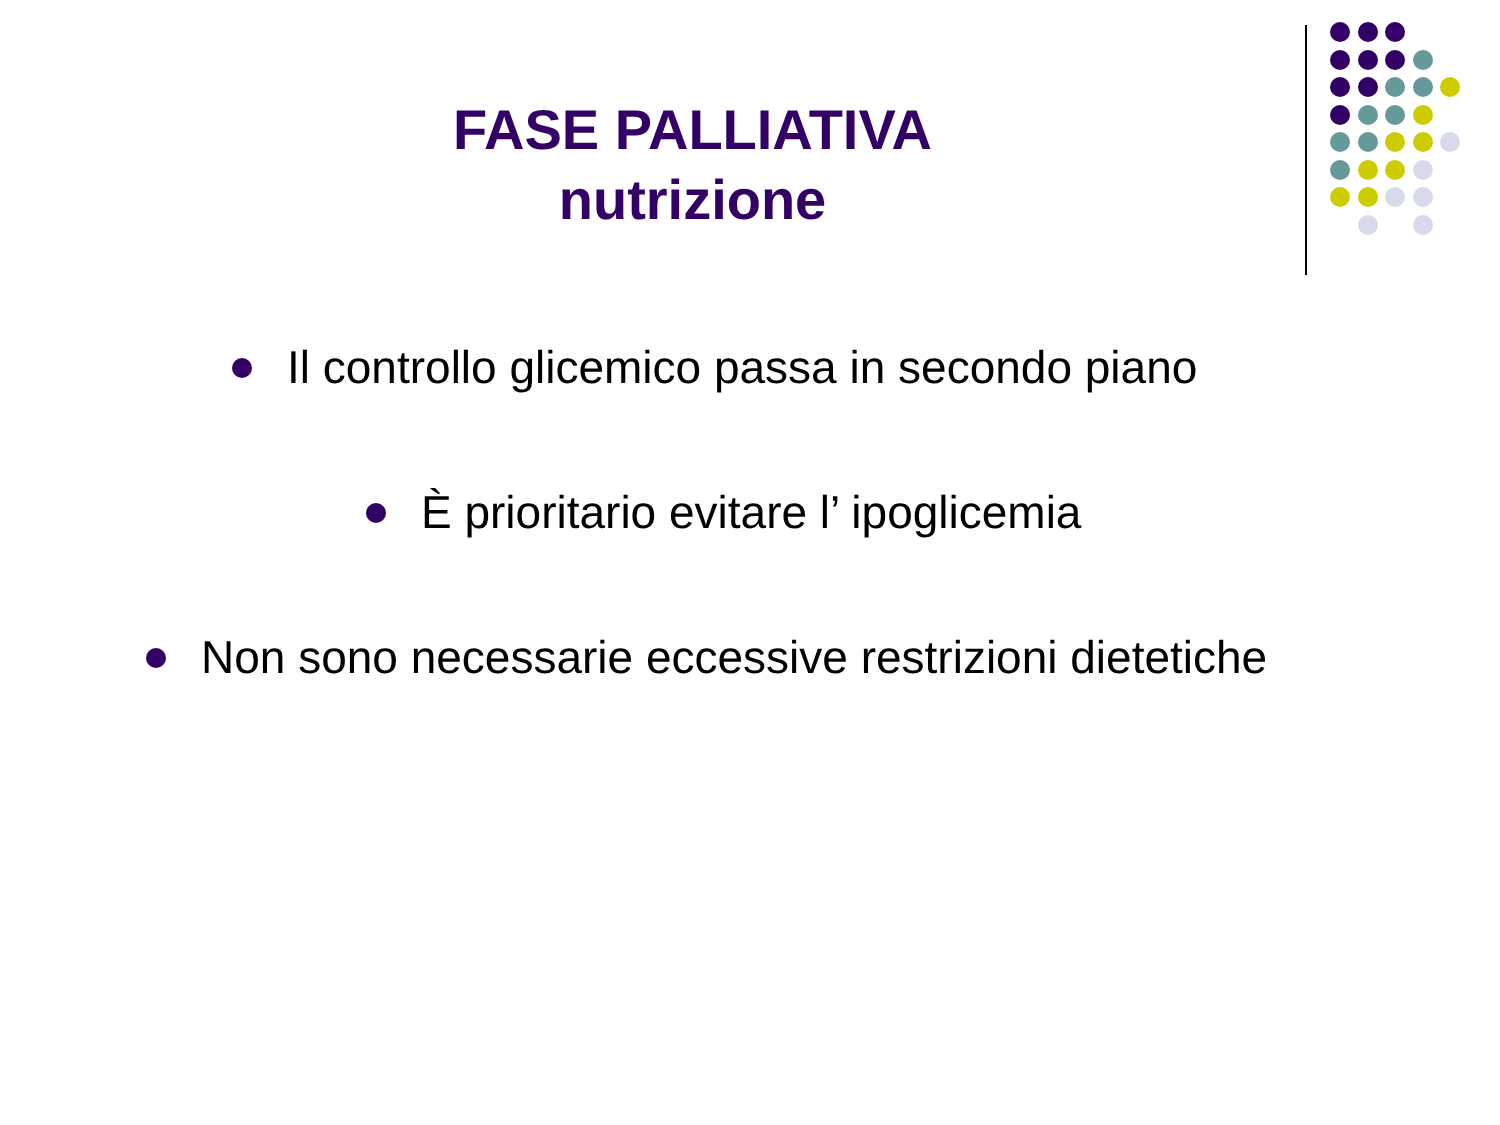FASE PALLIATIVA
nutrizione
Il controllo glicemico passa in secondo piano
È prioritario evitare l’ ipoglicemia
Non sono necessarie eccessive restrizioni dietetiche